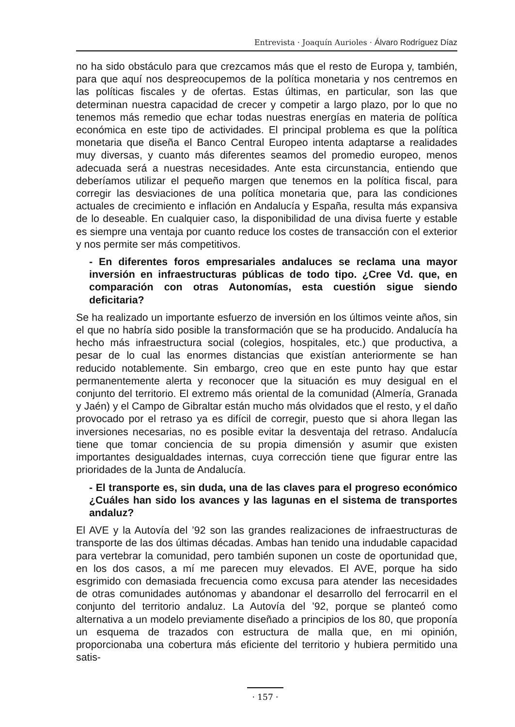Entrevista · Joaquín Aurioles · Álvaro Rodríguez Díaz
no ha sido obstáculo para que crezcamos más que el resto de Europa y, también, para que aquí nos despreocupemos de la política monetaria y nos centremos en las políticas fiscales y de ofertas. Estas últimas, en particular, son las que determinan nuestra capacidad de crecer y competir a largo plazo, por lo que no tenemos más remedio que echar todas nuestras energías en materia de política económica en este tipo de actividades. El principal problema es que la política monetaria que diseña el Banco Central Europeo intenta adaptarse a realidades muy diversas, y cuanto más diferentes seamos del promedio europeo, menos adecuada será a nuestras necesidades. Ante esta circunstancia, entiendo que deberíamos utilizar el pequeño margen que tenemos en la política fiscal, para corregir las desviaciones de una política monetaria que, para las condiciones actuales de crecimiento e inflación en Andalucía y España, resulta más expansiva de lo deseable. En cualquier caso, la disponibilidad de una divisa fuerte y estable es siempre una ventaja por cuanto reduce los costes de transacción con el exterior y nos permite ser más competitivos.
- En diferentes foros empresariales andaluces se reclama una mayor inversión en infraestructuras públicas de todo tipo. ¿Cree Vd. que, en comparación con otras Autonomías, esta cuestión sigue siendo deficitaria?
Se ha realizado un importante esfuerzo de inversión en los últimos veinte años, sin el que no habría sido posible la transformación que se ha producido. Andalucía ha hecho más infraestructura social (colegios, hospitales, etc.) que productiva, a pesar de lo cual las enormes distancias que existían anteriormente se han reducido notablemente. Sin embargo, creo que en este punto hay que estar permanentemente alerta y reconocer que la situación es muy desigual en el conjunto del territorio. El extremo más oriental de la comunidad (Almería, Granada y Jaén) y el Campo de Gibraltar están mucho más olvidados que el resto, y el daño provocado por el retraso ya es difícil de corregir, puesto que si ahora llegan las inversiones necesarias, no es posible evitar la desventaja del retraso. Andalucía tiene que tomar conciencia de su propia dimensión y asumir que existen importantes desigualdades internas, cuya corrección tiene que figurar entre las prioridades de la Junta de Andalucía.
- El transporte es, sin duda, una de las claves para el progreso económico ¿Cuáles han sido los avances y las lagunas en el sistema de transportes andaluz?
El AVE y la Autovía del ’92 son las grandes realizaciones de infraestructuras de transporte de las dos últimas décadas. Ambas han tenido una indudable capacidad para vertebrar la comunidad, pero también suponen un coste de oportunidad que, en los dos casos, a mí me parecen muy elevados. El AVE, porque ha sido esgrimido con demasiada frecuencia como excusa para atender las necesidades de otras comunidades autónomas y abandonar el desarrollo del ferrocarril en el conjunto del territorio andaluz. La Autovía del ’92, porque se planteó como alternativa a un modelo previamente diseñado a principios de los 80, que proponía un esquema de trazados con estructura de malla que, en mi opinión, proporcionaba una cobertura más eficiente del territorio y hubiera permitido una satis-
· 157 ·